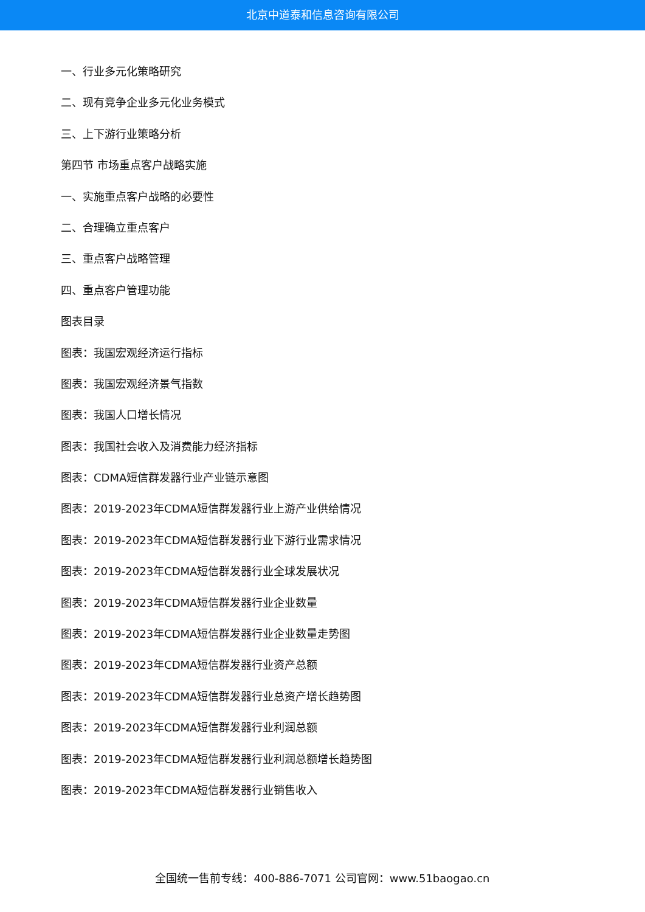北京中道泰和信息咨询有限公司
一、行业多元化策略研究
二、现有竞争企业多元化业务模式
三、上下游行业策略分析
第四节 市场重点客户战略实施
一、实施重点客户战略的必要性
二、合理确立重点客户
三、重点客户战略管理
四、重点客户管理功能
图表目录
图表：我国宏观经济运行指标
图表：我国宏观经济景气指数
图表：我国人口增长情况
图表：我国社会收入及消费能力经济指标
图表：CDMA短信群发器行业产业链示意图
图表：2019-2023年CDMA短信群发器行业上游产业供给情况
图表：2019-2023年CDMA短信群发器行业下游行业需求情况
图表：2019-2023年CDMA短信群发器行业全球发展状况
图表：2019-2023年CDMA短信群发器行业企业数量
图表：2019-2023年CDMA短信群发器行业企业数量走势图
图表：2019-2023年CDMA短信群发器行业资产总额
图表：2019-2023年CDMA短信群发器行业总资产增长趋势图
图表：2019-2023年CDMA短信群发器行业利润总额
图表：2019-2023年CDMA短信群发器行业利润总额增长趋势图
图表：2019-2023年CDMA短信群发器行业销售收入
全国统一售前专线：400-886-7071 公司官网：www.51baogao.cn